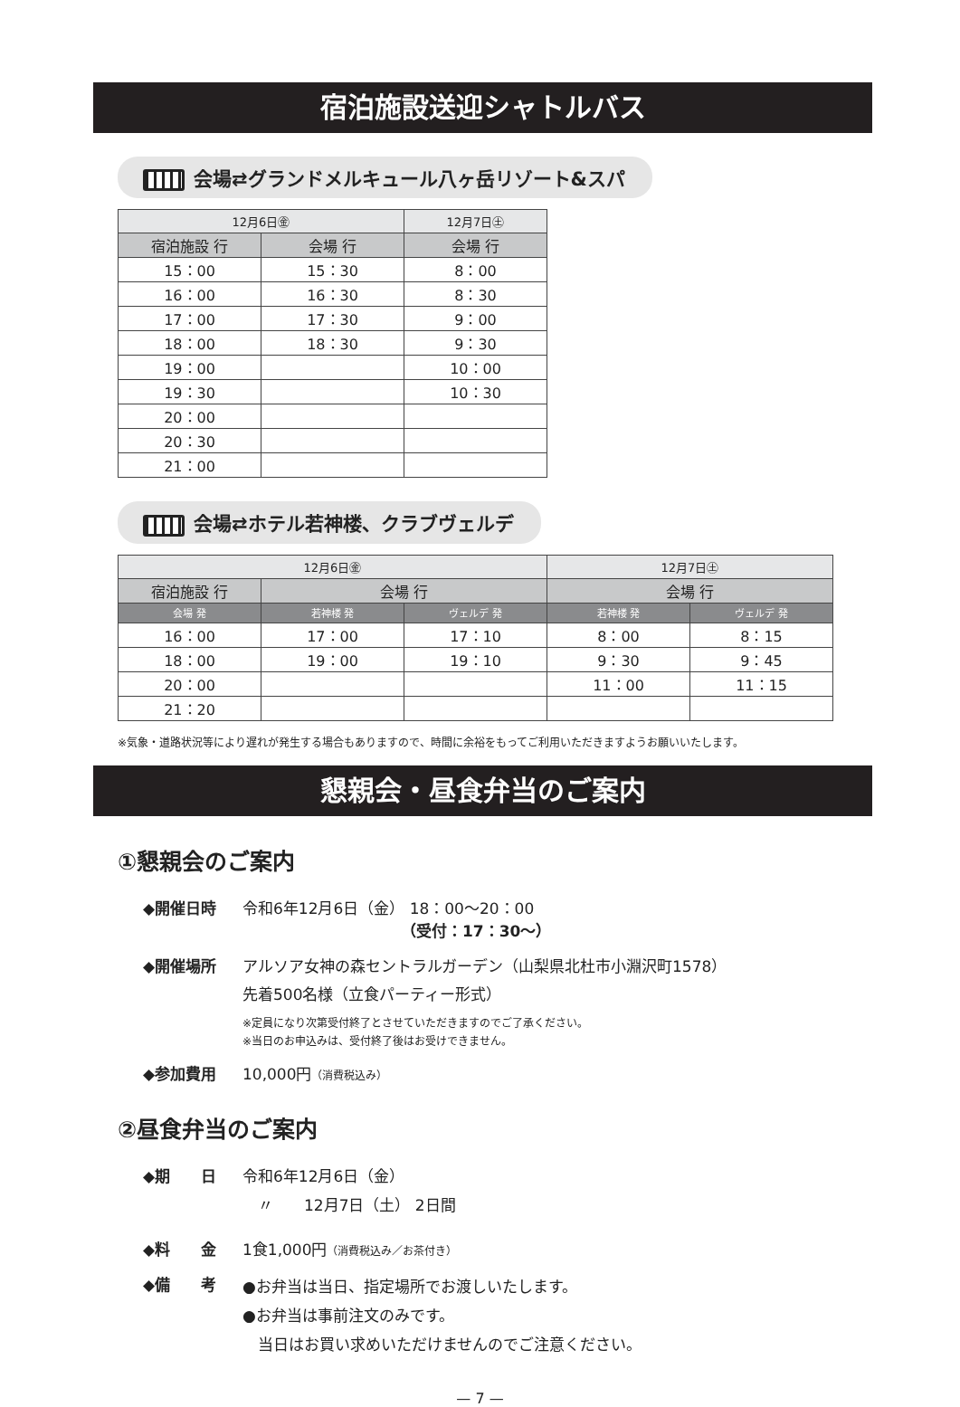宿泊施設送迎シャトルバス
会場⇄グランドメルキュール八ヶ岳リゾート&スパ
| 12月6日㊎ | | 12月7日㊏ |
| --- | --- | --- |
| 宿泊施設 行 | 会場 行 | 会場 行 |
| 15：00 | 15：30 | 8：00 |
| 16：00 | 16：30 | 8：30 |
| 17：00 | 17：30 | 9：00 |
| 18：00 | 18：30 | 9：30 |
| 19：00 | | 10：00 |
| 19：30 | | 10：30 |
| 20：00 | | |
| 20：30 | | |
| 21：00 | | |
会場⇄ホテル若神楼、クラブヴェルデ
| 12月6日㊎ | | | 12月7日㊏ | |
| --- | --- | --- | --- | --- |
| 宿泊施設 行 | 会場 行 | | 会場 行 | |
| 会場 発 | 若神楼 発 | ヴェルデ 発 | 若神楼 発 | ヴェルデ 発 |
| 16：00 | 17：00 | 17：10 | 8：00 | 8：15 |
| 18：00 | 19：00 | 19：10 | 9：30 | 9：45 |
| 20：00 | | | 11：00 | 11：15 |
| 21：20 | | | | |
※気象・道路状況等により遅れが発生する場合もありますので、時間に余裕をもってご利用いただきますようお願いいたします。
懇親会・昼食弁当のご案内
①懇親会のご案内
◆開催日時 令和6年12月6日（金） 18：00〜20：00
（受付：17：30〜）
◆開催場所 アルソア女神の森セントラルガーデン（山梨県北杜市小淵沢町1578）
先着500名様（立食パーティー形式）
※定員になり次第受付終了とさせていただきますのでご了承ください。
※当日のお申込みは、受付終了後はお受けできません。
◆参加費用 10,000円（消費税込み）
②昼食弁当のご案内
◆期　　日 令和6年12月6日（金）
　〃　　12月7日（土） 2日間
◆料　　金 1食1,000円（消費税込み／お茶付き）
◆備　　考 ●お弁当は当日、指定場所でお渡しいたします。
●お弁当は事前注文のみです。
　当日はお買い求めいただけませんのでご注意ください。
— 7 —